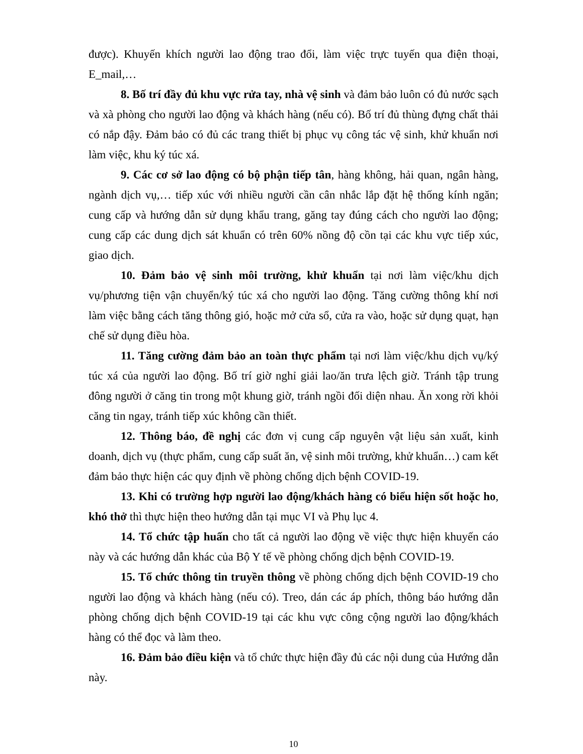được). Khuyến khích người lao động trao đổi, làm việc trực tuyến qua điện thoại, E_mail,…
8. Bố trí đầy đủ khu vực rửa tay, nhà vệ sinh và đảm bảo luôn có đủ nước sạch và xà phòng cho người lao động và khách hàng (nếu có). Bố trí đủ thùng đựng chất thải có nắp đậy. Đảm bảo có đủ các trang thiết bị phục vụ công tác vệ sinh, khử khuẩn nơi làm việc, khu ký túc xá.
9. Các cơ sở lao động có bộ phận tiếp tân, hàng không, hải quan, ngân hàng, ngành dịch vụ,… tiếp xúc với nhiều người cần cân nhắc lắp đặt hệ thống kính ngăn; cung cấp và hướng dẫn sử dụng khẩu trang, găng tay đúng cách cho người lao động; cung cấp các dung dịch sát khuẩn có trên 60% nồng độ cồn tại các khu vực tiếp xúc, giao dịch.
10. Đảm bảo vệ sinh môi trường, khử khuẩn tại nơi làm việc/khu dịch vụ/phương tiện vận chuyển/ký túc xá cho người lao động. Tăng cường thông khí nơi làm việc bằng cách tăng thông gió, hoặc mở cửa sổ, cửa ra vào, hoặc sử dụng quạt, hạn chế sử dụng điều hòa.
11. Tăng cường đảm bảo an toàn thực phẩm tại nơi làm việc/khu dịch vụ/ký túc xá của người lao động. Bố trí giờ nghỉ giải lao/ăn trưa lệch giờ. Tránh tập trung đông người ở căng tin trong một khung giờ, tránh ngồi đối diện nhau. Ăn xong rời khỏi căng tin ngay, tránh tiếp xúc không cần thiết.
12. Thông báo, đề nghị các đơn vị cung cấp nguyên vật liệu sản xuất, kinh doanh, dịch vụ (thực phẩm, cung cấp suất ăn, vệ sinh môi trường, khử khuẩn…) cam kết đảm bảo thực hiện các quy định về phòng chống dịch bệnh COVID-19.
13. Khi có trường hợp người lao động/khách hàng có biểu hiện sốt hoặc ho, khó thở thì thực hiện theo hướng dẫn tại mục VI và Phụ lục 4.
14. Tổ chức tập huấn cho tất cả người lao động về việc thực hiện khuyến cáo này và các hướng dẫn khác của Bộ Y tế về phòng chống dịch bệnh COVID-19.
15. Tổ chức thông tin truyền thông về phòng chống dịch bệnh COVID-19 cho người lao động và khách hàng (nếu có). Treo, dán các áp phích, thông báo hướng dẫn phòng chống dịch bệnh COVID-19 tại các khu vực công cộng người lao động/khách hàng có thể đọc và làm theo.
16. Đảm bảo điều kiện và tổ chức thực hiện đầy đủ các nội dung của Hướng dẫn này.
10